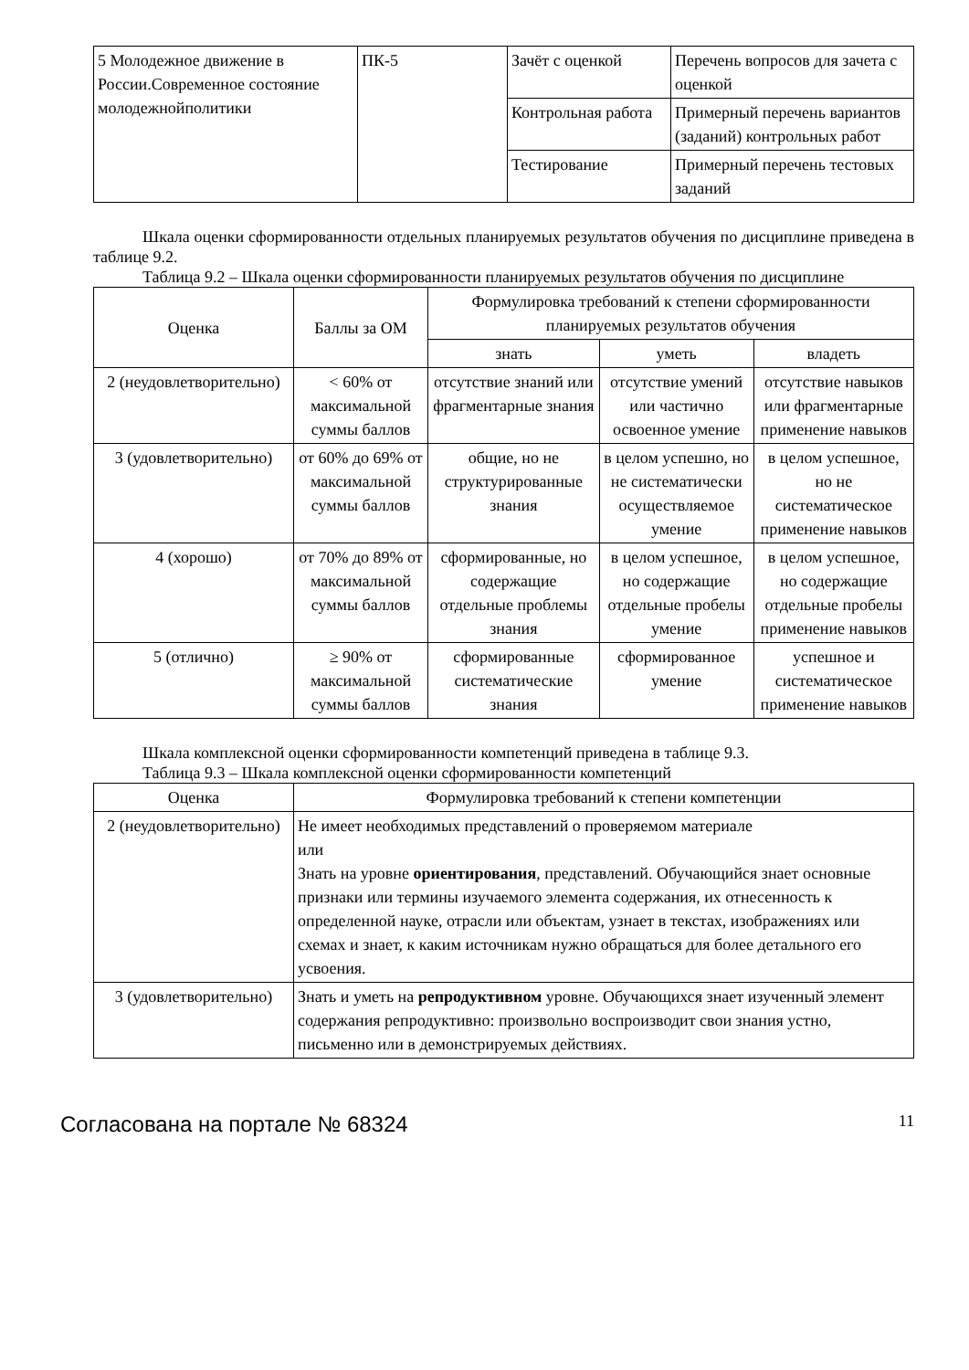| 5 Молодежное движение в России.Современное состояние молодежнойполитики | ПК-5 | Зачёт с оценкой | Перечень вопросов для зачета с оценкой |
| | | Контрольная работа | Примерный перечень вариантов (заданий) контрольных работ |
| | | Тестирование | Примерный перечень тестовых заданий |
Шкала оценки сформированности отдельных планируемых результатов обучения по дисциплине приведена в таблице 9.2.
Таблица 9.2 – Шкала оценки сформированности планируемых результатов обучения по дисциплине
| Оценка | Баллы за ОМ | Формулировка требований к степени сформированности планируемых результатов обучения | | |
| --- | --- | --- | --- | --- |
| | | знать | уметь | владеть |
| 2 (неудовлетворительно) | < 60% от максимальной суммы баллов | отсутствие знаний или фрагментарные знания | отсутствие умений или частично освоенное умение | отсутствие навыков или фрагментарные применение навыков |
| 3 (удовлетворительно) | от 60% до 69% от максимальной суммы баллов | общие, но не структурированные знания | в целом успешно, но не систематически осуществляемое умение | в целом успешное, но не систематическое применение навыков |
| 4 (хорошо) | от 70% до 89% от максимальной суммы баллов | сформированные, но содержащие отдельные проблемы знания | в целом успешное, но содержащие отдельные пробелы умение | в целом успешное, но содержащие отдельные пробелы применение навыков |
| 5 (отлично) | ≥ 90% от максимальной суммы баллов | сформированные систематические знания | сформированное умение | успешное и систематическое применение навыков |
Шкала комплексной оценки сформированности компетенций приведена в таблице 9.3.
Таблица 9.3 – Шкала комплексной оценки сформированности компетенций
| Оценка | Формулировка требований к степени компетенции |
| --- | --- |
| 2 (неудовлетворительно) | Не имеет необходимых представлений о проверяемом материале или Знать на уровне ориентирования , представлений. Обучающийся знает основные признаки или термины изучаемого элемента содержания, их отнесенность к определенной науке, отрасли или объектам, узнает в текстах, изображениях или схемах и знает, к каким источникам нужно обращаться для более детального его усвоения. |
| 3 (удовлетворительно) | Знать и уметь на репродуктивном уровне. Обучающихся знает изученный элемент содержания репродуктивно: произвольно воспроизводит свои знания устно, письменно или в демонстрируемых действиях. |
Согласована на портале № 68324 11